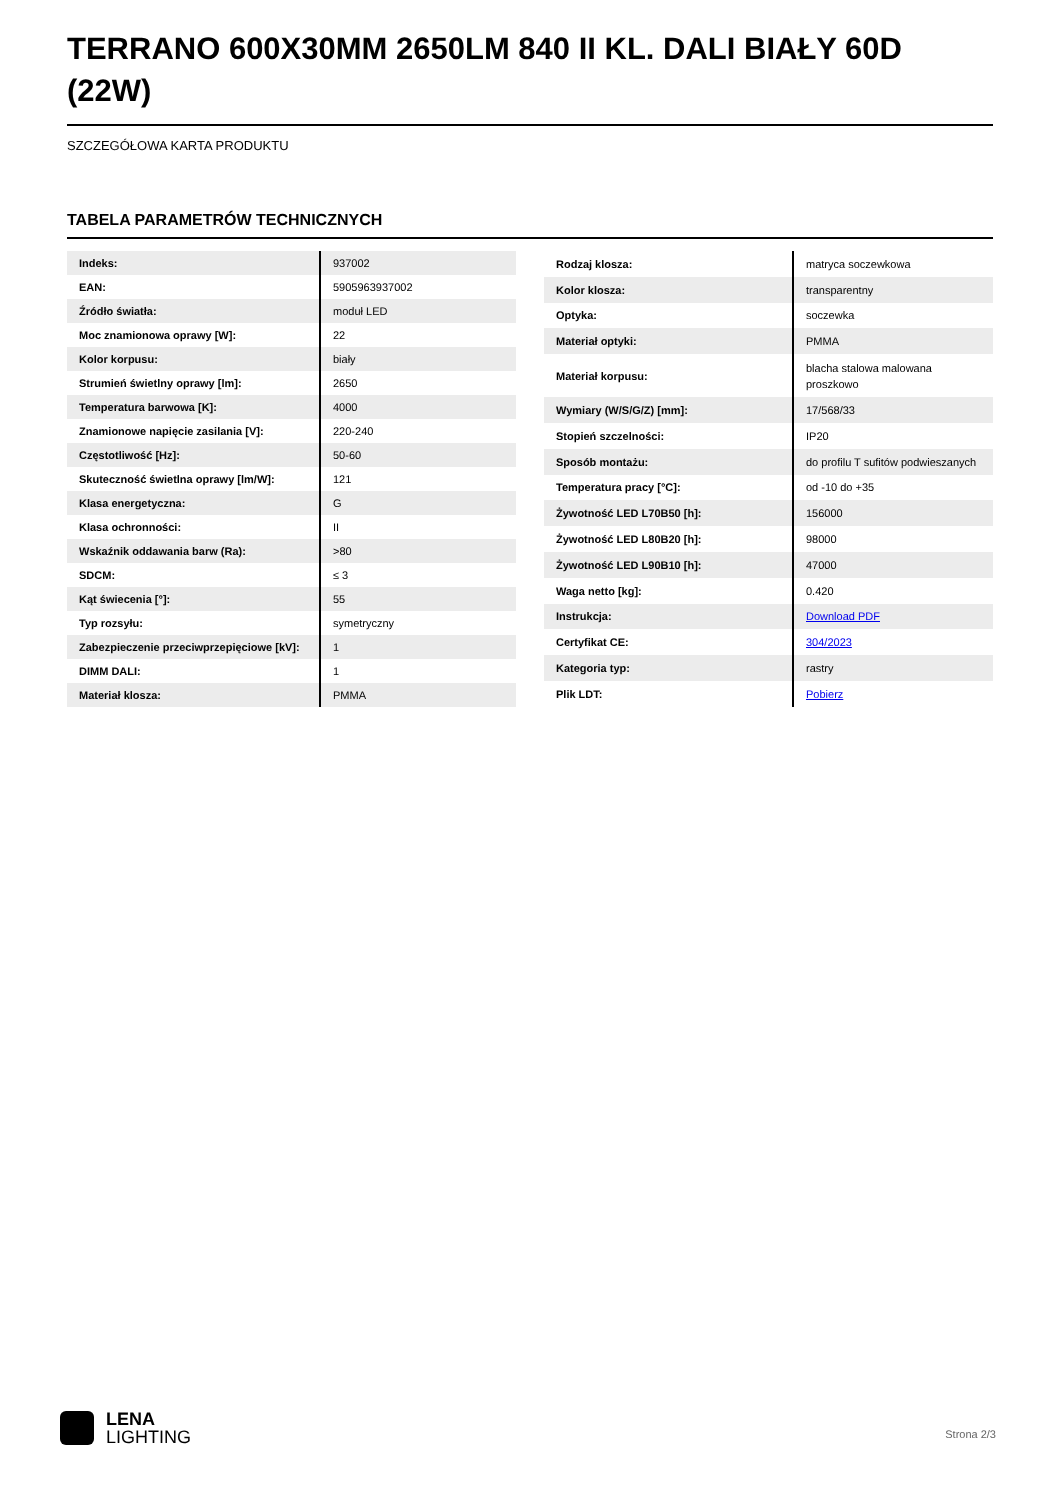TERRANO 600X30MM 2650LM 840 II KL. DALI BIAŁY 60D (22W)
SZCZEGÓŁOWA KARTA PRODUKTU
TABELA PARAMETRÓW TECHNICZNYCH
| Indeks: | 937002 |
| EAN: | 5905963937002 |
| Źródło światła: | moduł LED |
| Moc znamionowa oprawy [W]: | 22 |
| Kolor korpusu: | biały |
| Strumień świetlny oprawy [lm]: | 2650 |
| Temperatura barwowa [K]: | 4000 |
| Znamionowe napięcie zasilania [V]: | 220-240 |
| Częstotliwość [Hz]: | 50-60 |
| Skuteczność świetlna oprawy [lm/W]: | 121 |
| Klasa energetyczna: | G |
| Klasa ochronności: | II |
| Wskaźnik oddawania barw (Ra): | >80 |
| SDCM: | ≤ 3 |
| Kąt świecenia [°]: | 55 |
| Typ rozsyłu: | symetryczny |
| Zabezpieczenie przeciwprzepięciowe [kV]: | 1 |
| DIMM DALI: | 1 |
| Materiał klosza: | PMMA |
| Rodzaj klosza: | matryca soczewkowa |
| Kolor klosza: | transparentny |
| Optyka: | soczewka |
| Materiał optyki: | PMMA |
| Materiał korpusu: | blacha stalowa malowana proszkowo |
| Wymiary (W/S/G/Z) [mm]: | 17/568/33 |
| Stopień szczelności: | IP20 |
| Sposób montażu: | do profilu T sufitów podwieszanych |
| Temperatura pracy [°C]: | od -10 do +35 |
| Żywotność LED L70B50 [h]: | 156000 |
| Żywotność LED L80B20 [h]: | 98000 |
| Żywotność LED L90B10 [h]: | 47000 |
| Waga netto [kg]: | 0.420 |
| Instrukcja: | Download PDF |
| Certyfikat CE: | 304/2023 |
| Kategoria typ: | rastry |
| Plik LDT: | Pobierz |
LENA
LIGHTING
Strona 2/3